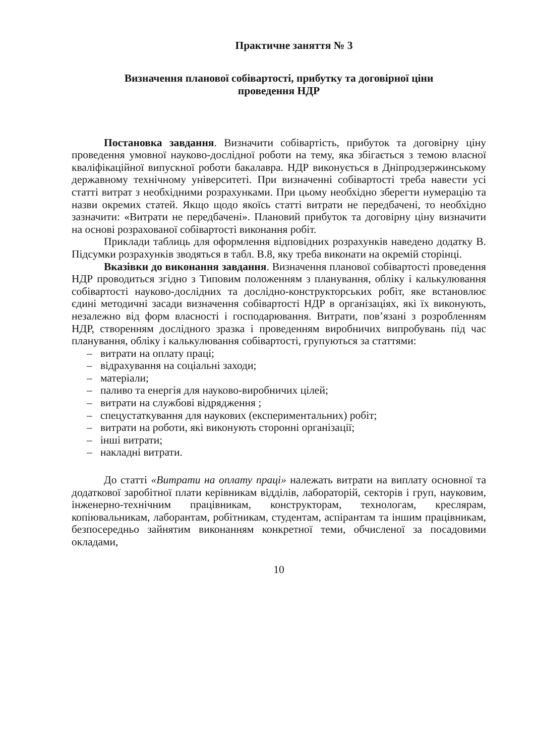Практичне заняття № 3
Визначення планової собівартості, прибутку та договірної ціни
проведення НДР
Постановка завдання. Визначити собівартість, прибуток та договірну ціну проведення умовної науково-дослідної роботи на тему, яка збігається з темою власної кваліфікаційної випускної роботи бакалавра. НДР виконується в Дніпродзержинському державному технічному університеті. При визначенні собівартості треба навести усі статті витрат з необхідними розрахунками. При цьому необхідно зберегти нумерацію та назви окремих статей. Якщо щодо якоїсь статті витрати не передбачені, то необхідно зазначити: «Витрати не передбачені». Плановий прибуток та договірну ціну визначити на основі розрахованої собівартості виконання робіт.
Приклади таблиць для оформлення відповідних розрахунків наведено додатку В. Підсумки розрахунків зводяться в табл. В.8, яку треба виконати на окремій сторінці.
Вказівки до виконання завдання. Визначення планової собівартості проведення НДР проводиться згідно з Типовим положенням з планування, обліку і калькулювання собівартості науково-дослідних та дослідно-конструкторських робіт, яке встановлює єдині методичні засади визначення собівартості НДР в організаціях, які їх виконують, незалежно від форм власності і господарювання. Витрати, пов’язані з розробленням НДР, створенням дослідного зразка і проведенням виробничих випробувань під час планування, обліку і калькулювання собівартості, групуються за статтями:
– витрати на оплату праці;
– відрахування на соціальні заходи;
– матеріали;
– паливо та енергія для науково-виробничих цілей;
– витрати на службові відрядження ;
– спецустаткування для наукових (експериментальних) робіт;
– витрати на роботи, які виконують сторонні організації;
– інші витрати;
– накладні витрати.
До статті «Витрати на оплату праці» належать витрати на виплату основної та додаткової заробітної плати керівникам відділів, лабораторій, секторів і груп, науковим, інженерно-технічним працівникам, конструкторам, технологам, креслярам, копіювальникам, лаборантам, робітникам, студентам, аспірантам та іншим працівникам, безпосередньо зайнятим виконанням конкретної теми, обчисленої за посадовими окладами,
10